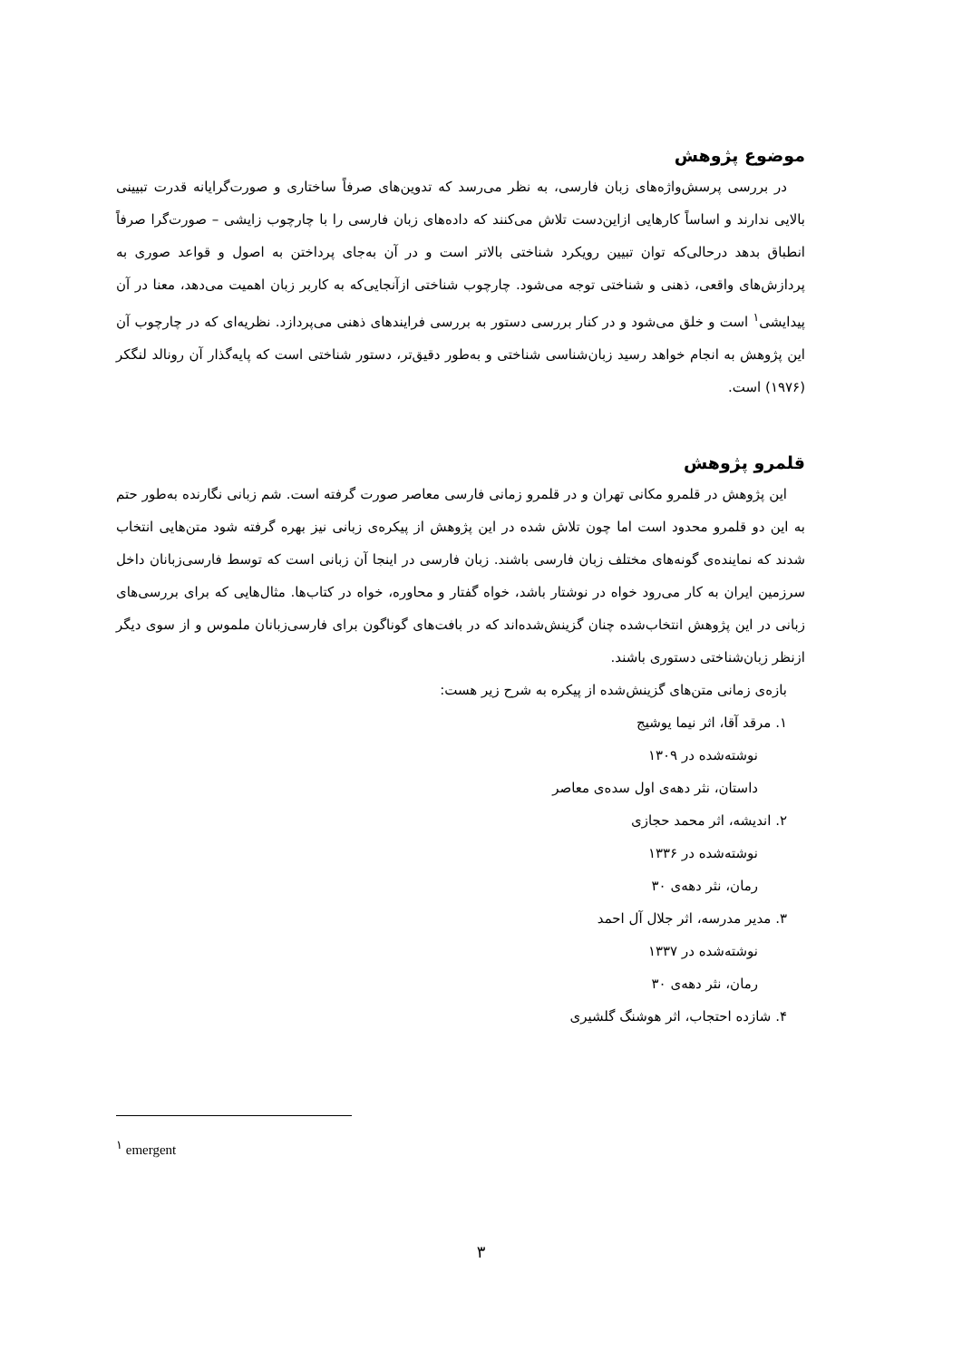موضوع پژوهش
در بررسی پرسش‌واژه‌های زبان فارسی، به نظر می‌رسد که تدوین‌های صرفاً ساختاری و صورت‌گرایانه قدرت تبیینی بالایی ندارند و اساساً کارهایی ازاین‌دست تلاش می‌کنند که داده‌های زبان فارسی را با چارچوب زایشی – صورت‌گرا صرفاً انطباق بدهد درحالی‌که توان تبیین رویکرد شناختی بالاتر است و در آن به‌جای پرداختن به اصول و قواعد صوری به پردازش‌های واقعی، ذهنی و شناختی توجه می‌شود. چارچوب شناختی ازآنجایی‌که به کاربر زبان اهمیت می‌دهد، معنا در آن پیدایشی<sup>۱</sup> است و خلق می‌شود و در کنار بررسی دستور به بررسی فرایندهای ذهنی می‌پردازد. نظریه‌ای که در چارچوب آن این پژوهش به انجام خواهد رسید زبان‌شناسی شناختی و به‌طور دقیق‌تر، دستور شناختی است که پایه‌گذار آن رونالد لنگکر (۱۹۷۶) است.
قلمرو پژوهش
این پژوهش در قلمرو مکانی تهران و در قلمرو زمانی فارسی معاصر صورت گرفته است. شم زبانی نگارنده به‌طور حتم به این دو قلمرو محدود است اما چون تلاش شده در این پژوهش از پیکره‌ی زبانی نیز بهره گرفته شود متن‌هایی انتخاب شدند که نماینده‌ی گونه‌های مختلف زبان فارسی باشند. زبان فارسی در اینجا آن زبانی است که توسط فارسی‌زبانان داخل سرزمین ایران به کار می‌رود خواه در نوشتار باشد، خواه گفتار و محاوره، خواه در کتاب‌ها. مثال‌هایی که برای بررسی‌های زبانی در این پژوهش انتخاب‌شده چنان گزینش‌شده‌اند که در بافت‌های گوناگون برای فارسی‌زبانان ملموس و از سوی دیگر ازنظر زبان‌شناختی دستوری باشند.
بازه‌ی زمانی متن‌های گزینش‌شده از پیکره به شرح زیر هست:
۱. مرقد آقا، اثر نیما یوشیج
نوشته‌شده در ۱۳۰۹
داستان، نثر دهه‌ی اول سده‌ی معاصر
۲. اندیشه، اثر محمد حجازی
نوشته‌شده در ۱۳۳۶
رمان، نثر دهه‌ی ۳۰
۳. مدیر مدرسه، اثر جلال آل احمد
نوشته‌شده در ۱۳۳۷
رمان، نثر دهه‌ی ۳۰
۴. شازده احتجاب، اثر هوشنگ گلشیری
<sup>۱</sup> emergent
۳